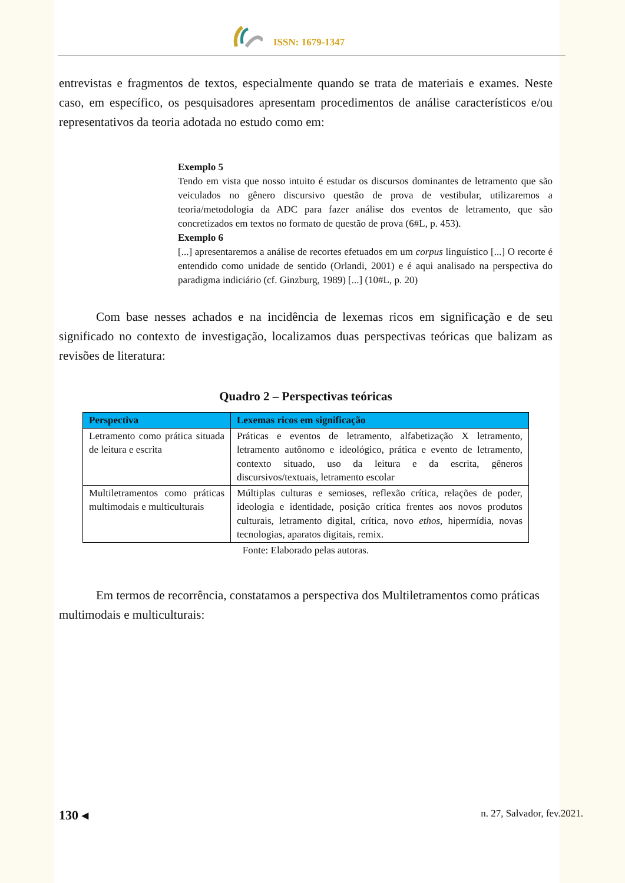ISSN: 1679-1347
entrevistas e fragmentos de textos, especialmente quando se trata de materiais e exames. Neste caso, em específico, os pesquisadores apresentam procedimentos de análise característicos e/ou representativos da teoria adotada no estudo como em:
Exemplo 5
Tendo em vista que nosso intuito é estudar os discursos dominantes de letramento que são veiculados no gênero discursivo questão de prova de vestibular, utilizaremos a teoria/metodologia da ADC para fazer análise dos eventos de letramento, que são concretizados em textos no formato de questão de prova (6#L, p. 453).
Exemplo 6
[...] apresentaremos a análise de recortes efetuados em um corpus linguístico [...] O recorte é entendido como unidade de sentido (Orlandi, 2001) e é aqui analisado na perspectiva do paradigma indiciário (cf. Ginzburg, 1989) [...] (10#L, p. 20)
Com base nesses achados e na incidência de lexemas ricos em significação e de seu significado no contexto de investigação, localizamos duas perspectivas teóricas que balizam as revisões de literatura:
Quadro 2 – Perspectivas teóricas
| Perspectiva | Lexemas ricos em significação |
| --- | --- |
| Letramento como prática situada de leitura e escrita | Práticas e eventos de letramento, alfabetização X letramento, letramento autônomo e ideológico, prática e evento de letramento, contexto situado, uso da leitura e da escrita, gêneros discursivos/textuais, letramento escolar |
| Multiletramentos como práticas multimodais e multiculturais | Múltiplas culturas e semioses, reflexão crítica, relações de poder, ideologia e identidade, posição crítica frentes aos novos produtos culturais, letramento digital, crítica, novo ethos , hipermídia, novas tecnologias, aparatos digitais, remix. |
Fonte: Elaborado pelas autoras.
Em termos de recorrência, constatamos a perspectiva dos Multiletramentos como práticas multimodais e multiculturais:
130 ◂ n. 27, Salvador, fev.2021.